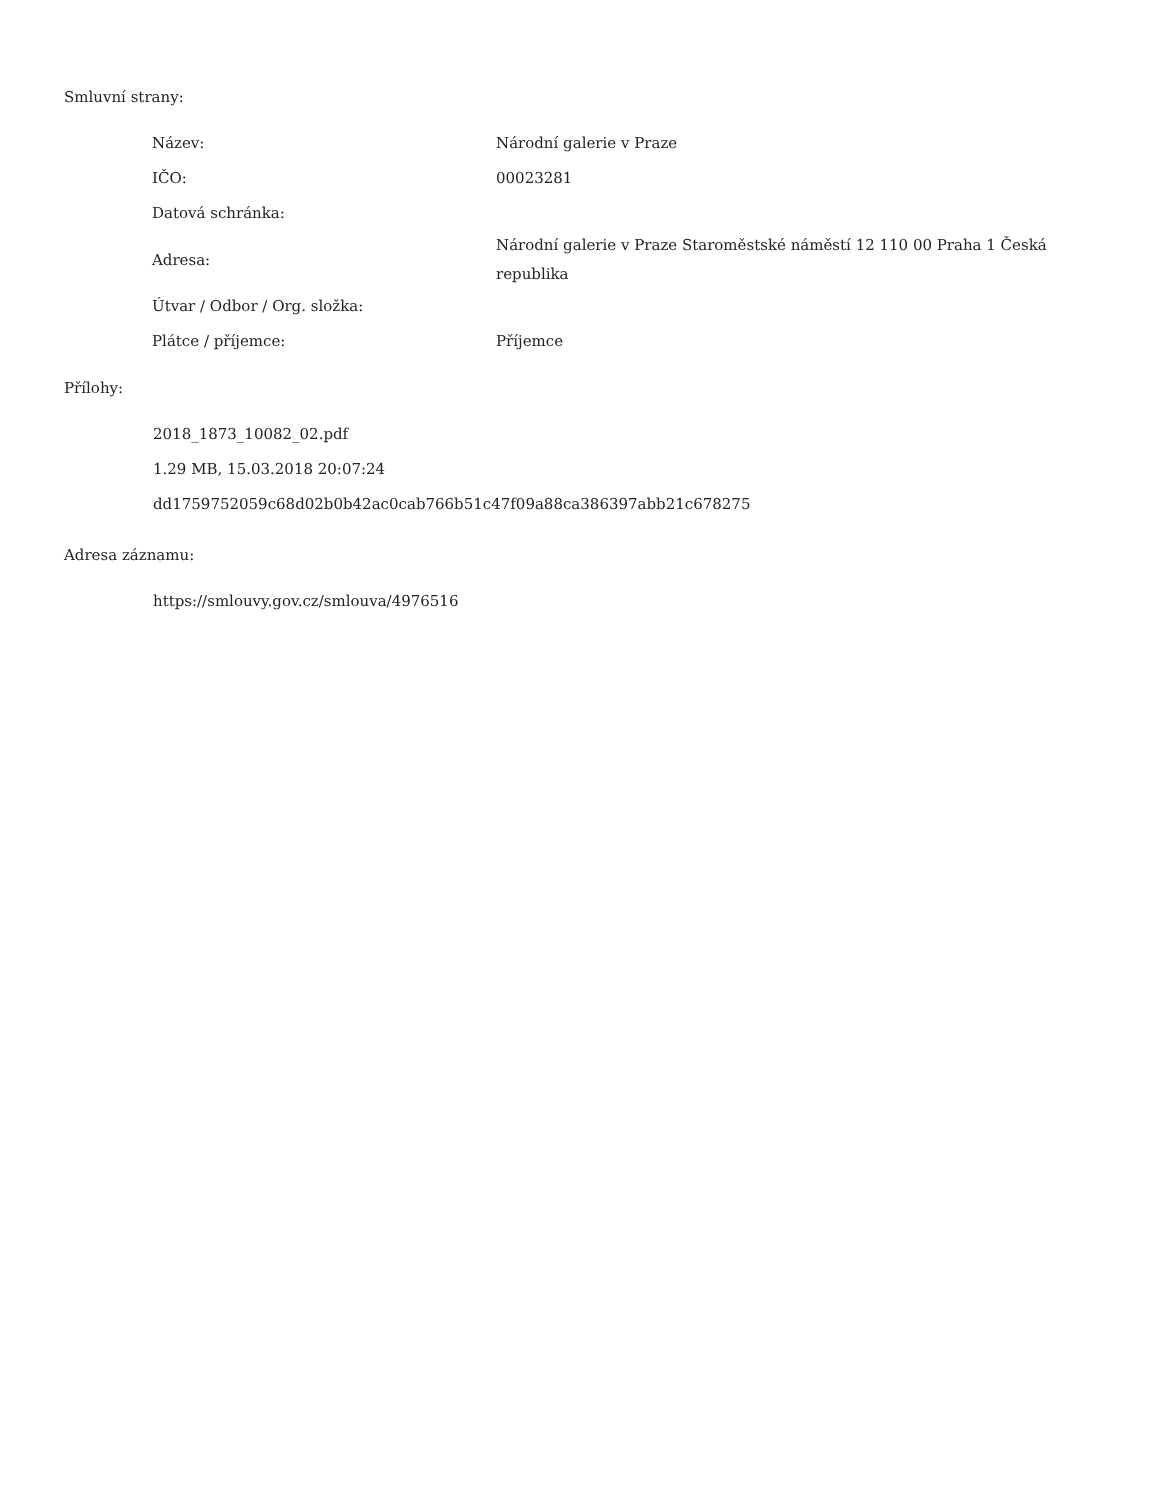Smluvní strany:
| Název: | Národní galerie v Praze |
| IČO: | 00023281 |
| Datová schránka: | |
| Adresa: | Národní galerie v Praze Staroměstské náměstí 12 110 00 Praha 1 Česká republika |
| Útvar / Odbor / Org. složka: | |
| Plátce / příjemce: | Příjemce |
Přílohy:
2018_1873_10082_02.pdf
1.29 MB, 15.03.2018 20:07:24
dd1759752059c68d02b0b42ac0cab766b51c47f09a88ca386397abb21c678275
Adresa záznamu:
https://smlouvy.gov.cz/smlouva/4976516